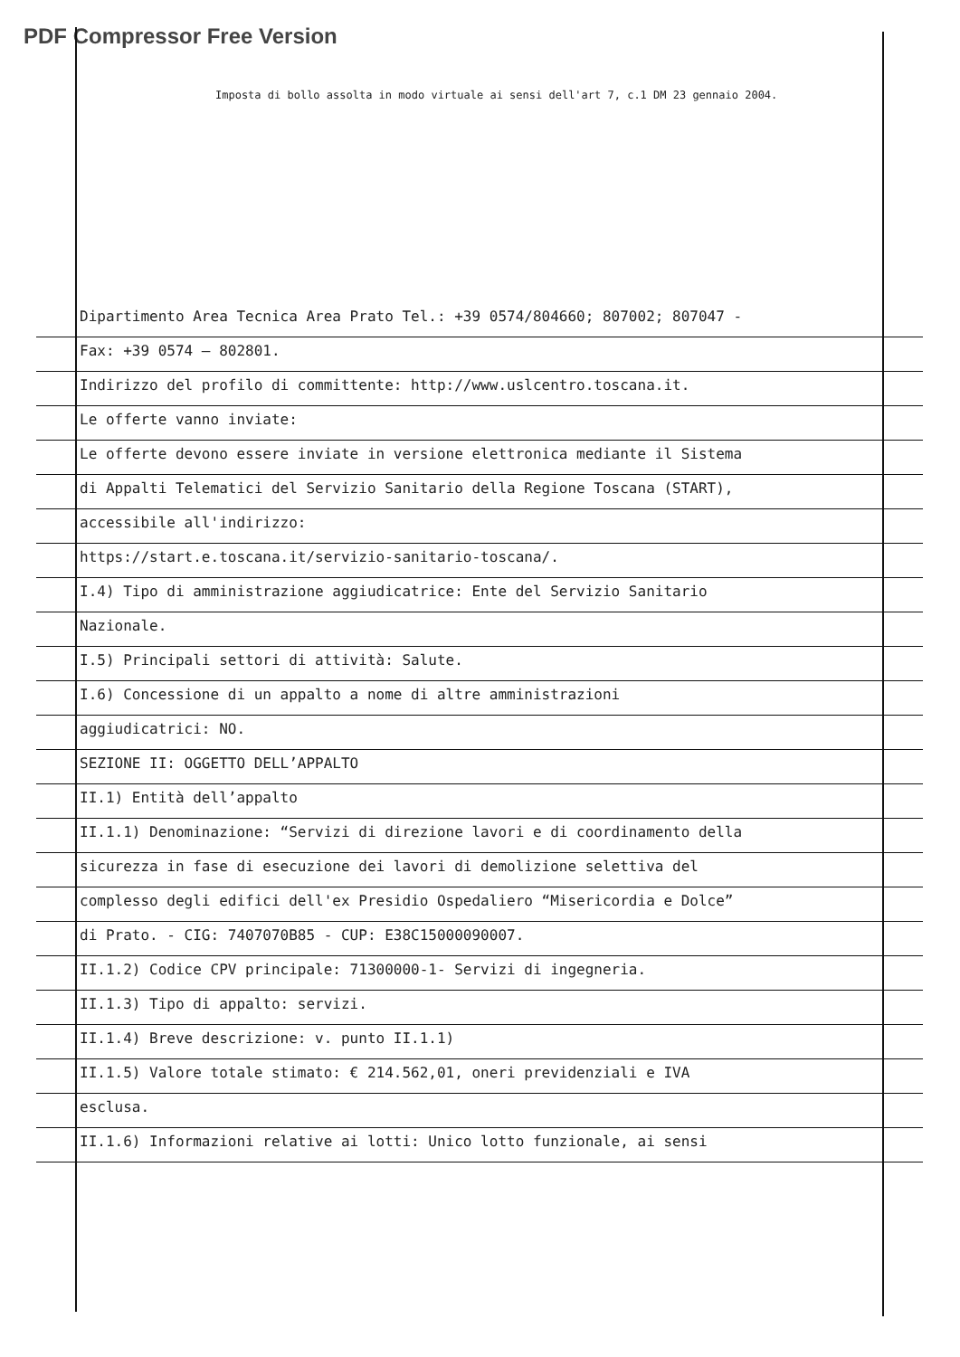PDF Compressor Free Version
Imposta di bollo assolta in modo virtuale ai sensi dell'art 7, c.1 DM 23 gennaio 2004.
Dipartimento Area Tecnica Area Prato Tel.: +39 0574/804660; 807002; 807047 -
Fax: +39 0574 – 802801.
Indirizzo del profilo di committente: http://www.uslcentro.toscana.it.
Le offerte vanno inviate:
Le offerte devono essere inviate in versione elettronica mediante il Sistema
di Appalti Telematici del Servizio Sanitario della Regione Toscana (START),
accessibile all'indirizzo:
https://start.e.toscana.it/servizio-sanitario-toscana/.
I.4) Tipo di amministrazione aggiudicatrice: Ente del Servizio Sanitario
Nazionale.
I.5) Principali settori di attività: Salute.
I.6) Concessione di un appalto a nome di altre amministrazioni
aggiudicatrici: NO.
SEZIONE II: OGGETTO DELL’APPALTO
II.1) Entità dell’appalto
II.1.1) Denominazione: “Servizi di direzione lavori e di coordinamento della
sicurezza in fase di esecuzione dei lavori di demolizione selettiva del
complesso degli edifici dell'ex Presidio Ospedaliero “Misericordia e Dolce”
di Prato. - CIG: 7407070B85 - CUP: E38C15000090007.
II.1.2) Codice CPV principale: 71300000-1- Servizi di ingegneria.
II.1.3) Tipo di appalto: servizi.
II.1.4) Breve descrizione: v. punto II.1.1)
II.1.5) Valore totale stimato: € 214.562,01, oneri previdenziali e IVA
esclusa.
II.1.6) Informazioni relative ai lotti: Unico lotto funzionale, ai sensi